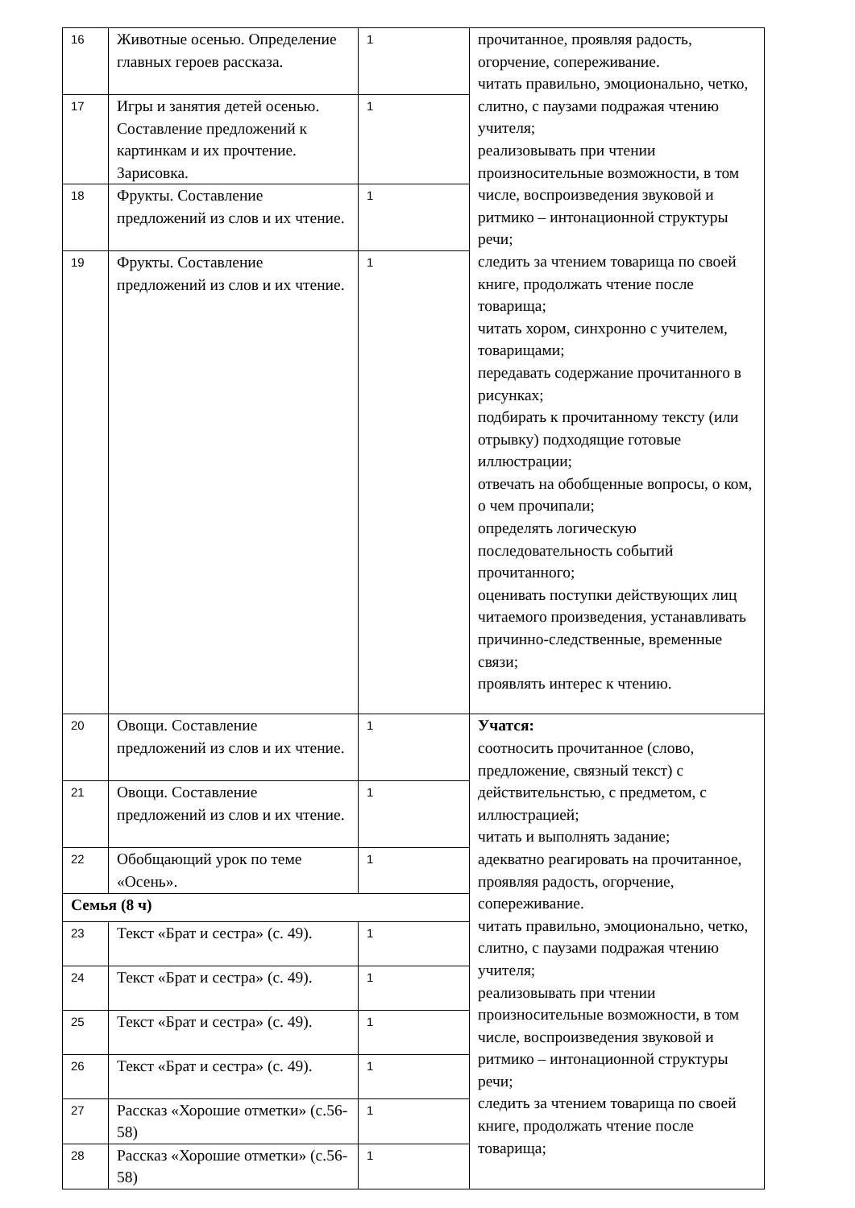| 16 | Животные осенью. Определение главных героев рассказа. | 1 | прочитанное, проявляя радость, огорчение, сопереживание. читать правильно, эмоционально, четко, слитно, с паузами подражая чтению учителя; реализовывать при чтении произносительные возможности, в том числе, воспроизведения звуковой и ритмико – интонационной структуры речи; следить за чтением товарища по своей книге, продолжать чтение после товарища; читать хором, синхронно с учителем, товарищами; передавать содержание прочитанного в рисунках; подбирать к прочитанному тексту (или отрывку) подходящие готовые иллюстрации; отвечать на обобщенные вопросы, о ком, о чем прочипали; определять логическую последовательность событий прочитанного; оценивать поступки действующих лиц читаемого произведения, устанавливать причинно-следственные, временные связи; проявлять интерес к чтению. |
| 17 | Игры и занятия детей осенью. Составление предложений к картинкам и их прочтение. Зарисовка. | 1 | |
| 18 | Фрукты. Составление предложений из слов и их чтение. | 1 | |
| 19 | Фрукты. Составление предложений из слов и их чтение. | 1 | |
| 20 | Овощи. Составление предложений из слов и их чтение. | 1 | Учатся: соотносить прочитанное (слово, предложение, связный текст) с действительнстью, с предметом, с иллюстрацией; читать и выполнять задание; адекватно реагировать на прочитанное, проявляя радость, огорчение, сопереживание. читать правильно, эмоционально, четко, слитно, с паузами подражая чтению учителя; реализовывать при чтении произносительные возможности, в том числе, воспроизведения звуковой и ритмико – интонационной структуры речи; следить за чтением товарища по своей книге, продолжать чтение после товарища; |
| 21 | Овощи. Составление предложений из слов и их чтение. | 1 | |
| 22 | Обобщающий урок по теме «Осень». | 1 | |
| Семья (8 ч) | | | |
| 23 | Текст «Брат и сестра» (с. 49). | 1 | |
| 24 | Текст «Брат и сестра» (с. 49). | 1 | |
| 25 | Текст «Брат и сестра» (с. 49). | 1 | |
| 26 | Текст «Брат и сестра» (с. 49). | 1 | |
| 27 | Рассказ «Хорошие отметки» (с.56-58) | 1 | |
| 28 | Рассказ «Хорошие отметки» (с.56-58) | 1 | |